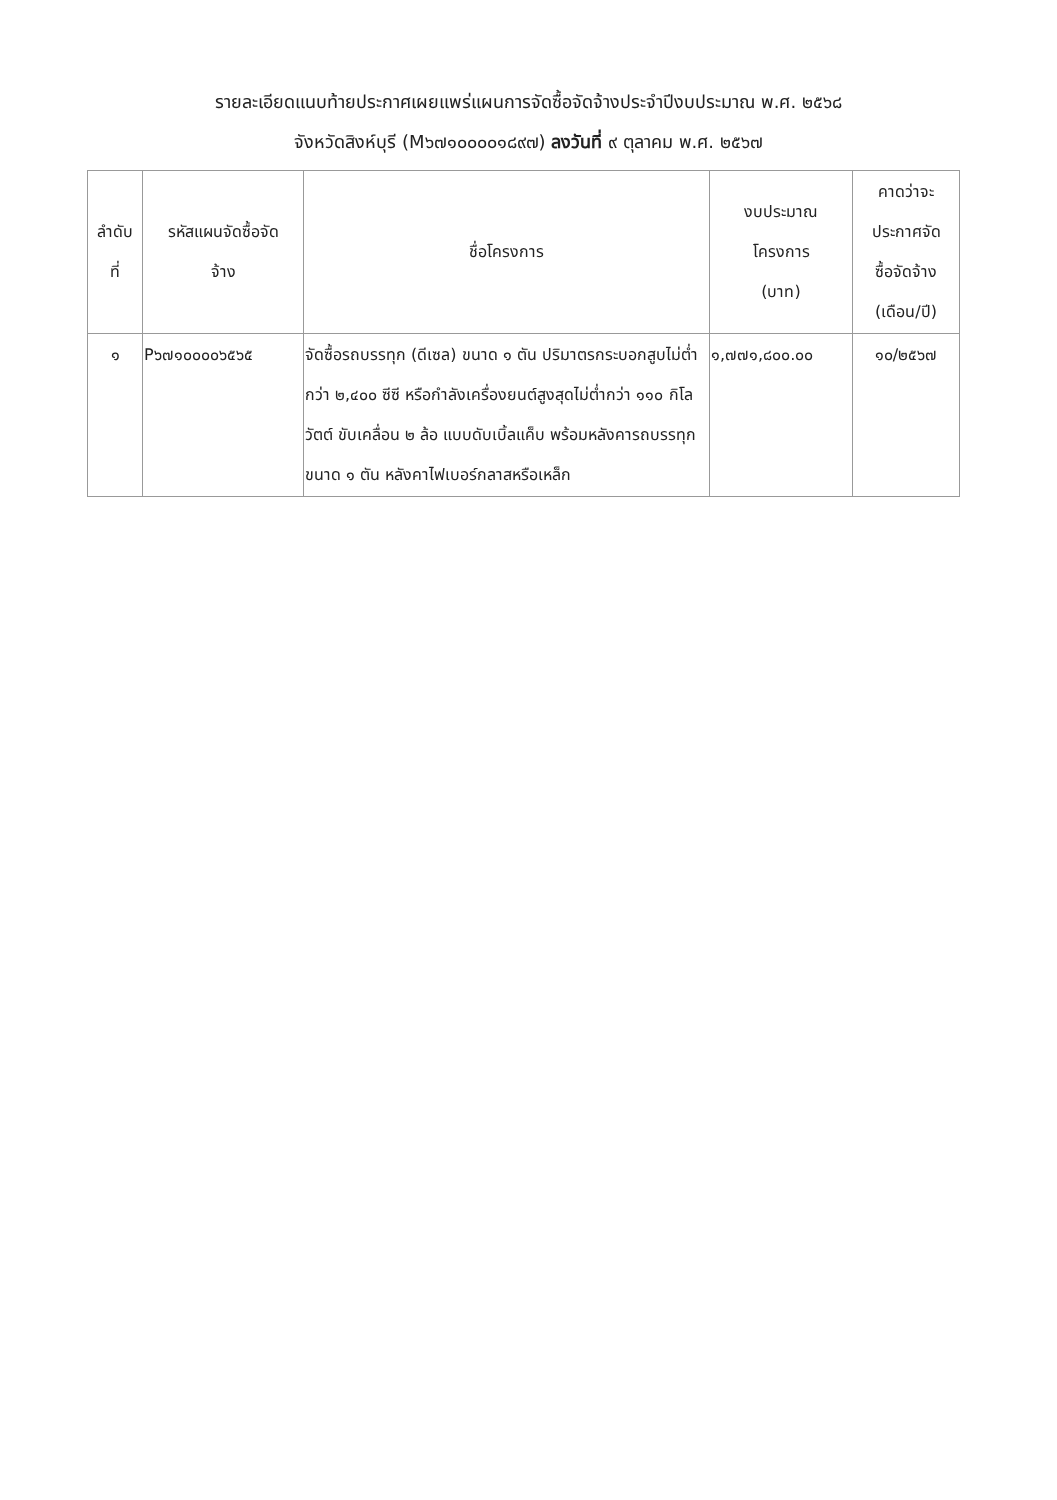รายละเอียดแนบท้ายประกาศเผยแพร่แผนการจัดซื้อจัดจ้างประจำปีงบประมาณ พ.ศ. ๒๕๖๘
จังหวัดสิงห์บุรี (M๖๗๑๐๐๐๐๑๘๙๗) ลงวันที่ ๙ ตุลาคม พ.ศ. ๒๕๖๗
| ลำดับ ที่ | รหัสแผนจัดซื้อจัด จ้าง | ชื่อโครงการ | งบประมาณ โครงการ (บาท) | คาดว่าจะ ประกาศจัด ซื้อจัดจ้าง (เดือน/ปี) |
| --- | --- | --- | --- | --- |
| ๑ | P๖๗๑๐๐๐๐๖๕๖๕ | จัดซื้อรถบรรทุก (ดีเซล) ขนาด ๑ ตัน ปริมาตรกระบอกสูบไม่ต่ำกว่า ๒,๔๐๐ ซีซี หรือกำลังเครื่องยนต์สูงสุดไม่ต่ำกว่า ๑๑๐ กิโลวัตต์ ขับเคลื่อน ๒ ล้อ แบบดับเบิ้ลแค็บ พร้อมหลังคารถบรรทุก ขนาด ๑ ตัน หลังคาไฟเบอร์กลาสหรือเหล็ก | ๑,๗๗๑,๘๐๐.๐๐ | ๑๐/๒๕๖๗ |